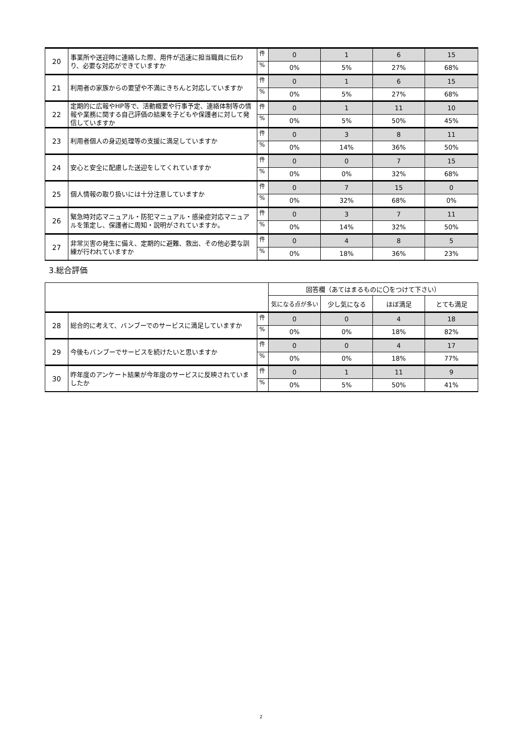| 20 | 事業所や送迎時に連絡した際、用件が迅速に担当職員に伝わり、必要な対応ができていますか | 件 | 0 | 1 | 6 | 15 |
| | | % | 0% | 5% | 27% | 68% |
| 21 | 利用者の家族からの要望や不満にきちんと対応していますか | 件 | 0 | 1 | 6 | 15 |
| | | % | 0% | 5% | 27% | 68% |
| 22 | 定期的に広報やHP等で、活動概要や行事予定、連絡体制等の情報や業務に関する自己評価の結果を子どもや保護者に対して発信していますか | 件 | 0 | 1 | 11 | 10 |
| | | % | 0% | 5% | 50% | 45% |
| 23 | 利用者個人の身辺処理等の支援に満足していますか | 件 | 0 | 3 | 8 | 11 |
| | | % | 0% | 14% | 36% | 50% |
| 24 | 安心と安全に配慮した送迎をしてくれていますか | 件 | 0 | 0 | 7 | 15 |
| | | % | 0% | 0% | 32% | 68% |
| 25 | 個人情報の取り扱いには十分注意していますか | 件 | 0 | 7 | 15 | 0 |
| | | % | 0% | 32% | 68% | 0% |
| 26 | 緊急時対応マニュアル・防犯マニュアル・感染症対応マニュアルを策定し、保護者に周知・説明がされていますか。 | 件 | 0 | 3 | 7 | 11 |
| | | % | 0% | 14% | 32% | 50% |
| 27 | 非常災害の発生に備え、定期的に避難、救出、その他必要な訓練が行われていますか | 件 | 0 | 4 | 8 | 5 |
| | | % | 0% | 18% | 36% | 23% |
3.総合評価
| | | | 回答欄（あてはまるものに〇をつけて下さい） | | | |
| | | | 気になる点が多い | 少し気になる | ほぼ満足 | とても満足 |
| 28 | 総合的に考えて、バンブーでのサービスに満足していますか | 件 | 0 | 0 | 4 | 18 |
| | | % | 0% | 0% | 18% | 82% |
| 29 | 今後もバンブーでサービスを続けたいと思いますか | 件 | 0 | 0 | 4 | 17 |
| | | % | 0% | 0% | 18% | 77% |
| 30 | 昨年度のアンケート結果が今年度のサービスに反映されていましたか | 件 | 0 | 1 | 11 | 9 |
| | | % | 0% | 5% | 50% | 41% |
2